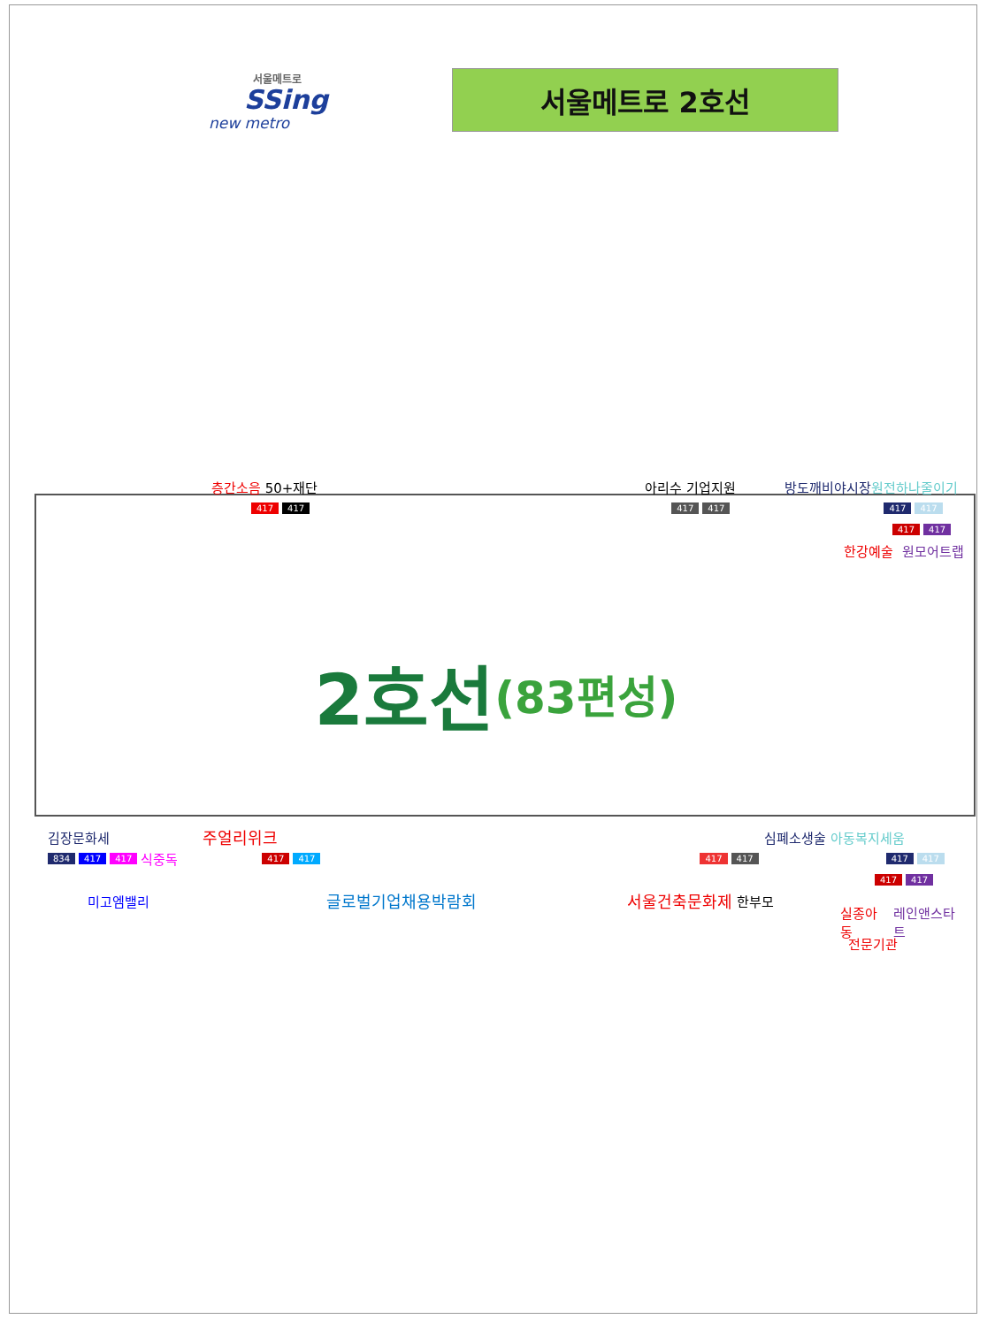서울메트로
SSing
new metro
서울메트로 2호선
층간소음 50+재단 아리수 기업지원 방도깨비야시장 원전하나줄이기
417 417 417 417 417 417
417 417
한강예술 원모어트랩
2호선 (83편성)
김장문화세 주얼리위크 심폐소생술 아동복지세움
834 417 417 식중독 417 417 417 417 417 417
417 417
미고엠밸리 글로벌기업채용박람회 서울건축문화제 한부모
실종아동 레인앤스타트
전문기관